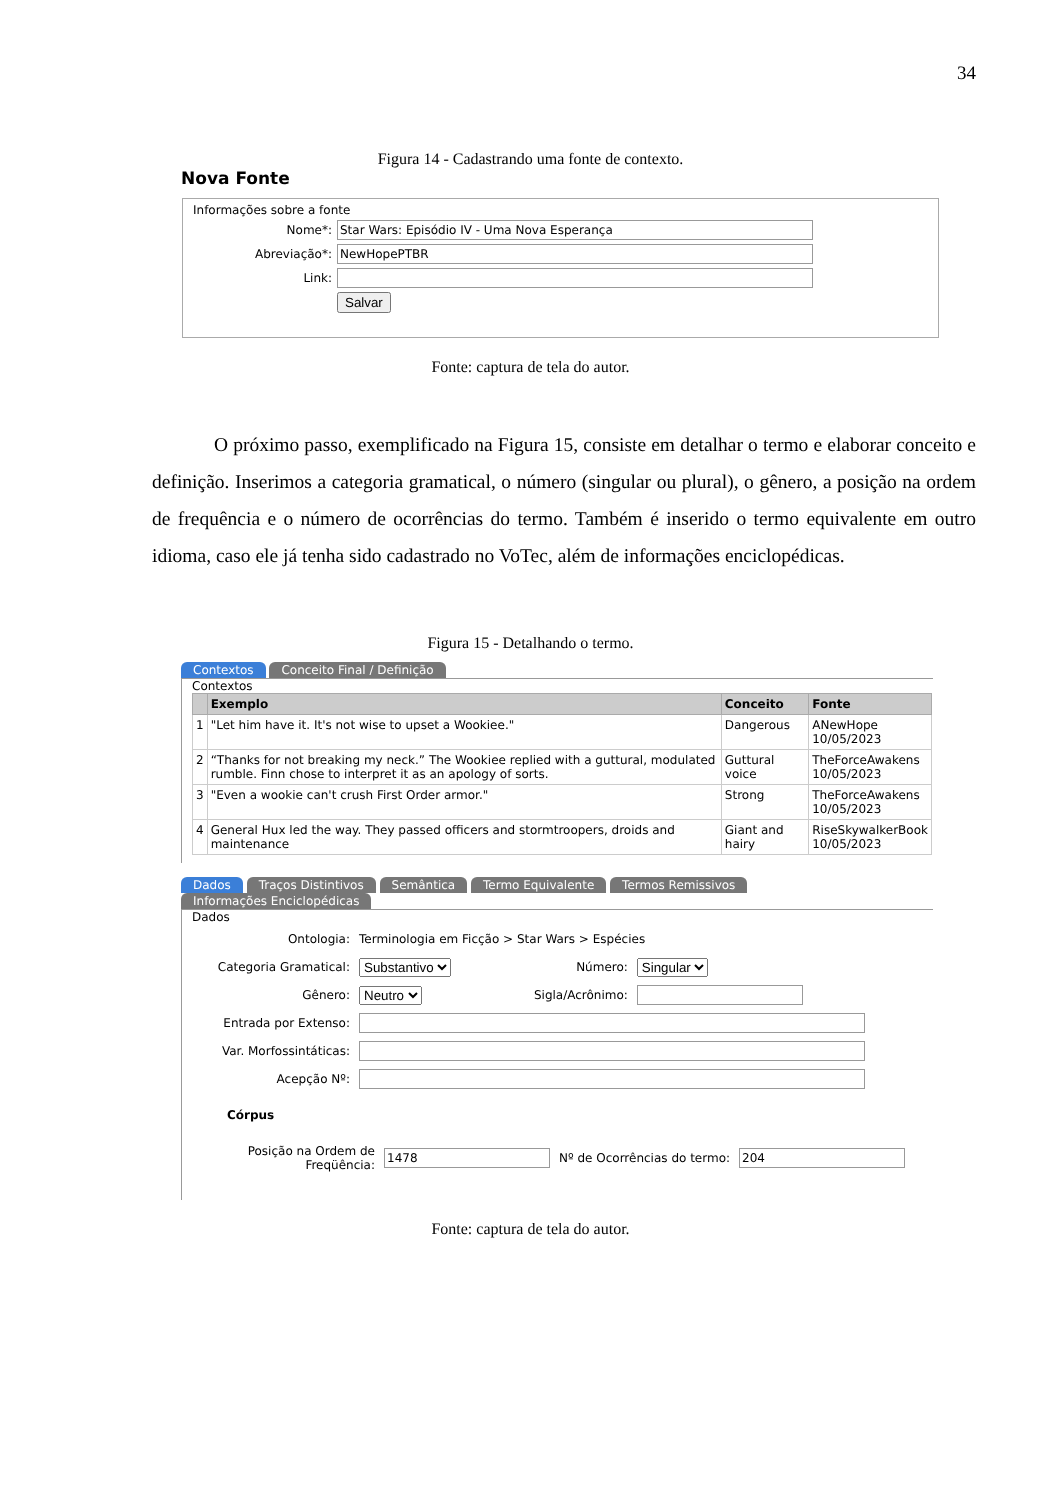34
Figura 14 - Cadastrando uma fonte de contexto.
Nova Fonte
Informações sobre a fonte
| Nome*: | |
| Abreviação*: | |
| Link: | |
| | Salvar |
Fonte: captura de tela do autor.
O próximo passo, exemplificado na Figura 15, consiste em detalhar o termo e elaborar conceito e definição. Inserimos a categoria gramatical, o número (singular ou plural), o gênero, a posição na ordem de frequência e o número de ocorrências do termo. Também é inserido o termo equivalente em outro idioma, caso ele já tenha sido cadastrado no VoTec, além de informações enciclopédicas.
Figura 15 - Detalhando o termo.
Contextos Conceito Final / Definição
Contextos
| | Exemplo | Conceito | Fonte |
| --- | --- | --- | --- |
| 1 | "Let him have it. It's not wise to upset a Wookiee." | Dangerous | ANewHope 10/05/2023 |
| 2 | “Thanks for not breaking my neck.” The Wookiee replied with a guttural, modulated rumble. Finn chose to interpret it as an apology of sorts. | Guttural voice | TheForceAwakens 10/05/2023 |
| 3 | "Even a wookie can't crush First Order armor." | Strong | TheForceAwakens 10/05/2023 |
| 4 | General Hux led the way. They passed officers and stormtroopers, droids and maintenance | Giant and hairy | RiseSkywalkerBook 10/05/2023 |
Dados Traços Distintivos Semântica Termo Equivalente Termos Remissivos Informações Enciclopédicas
Dados
| Ontologia: | Terminologia em Ficção > Star Wars > Espécies | | |
| Categoria Gramatical: | Substantivo | Número: | Singular |
| Gênero: | Neutro | Sigla/Acrônimo: | |
| Entrada por Extenso: | | | |
| Var. Morfossintáticas: | | | |
| Acepção Nº: | | | |
Córpus
| Posição na Ordem de Freqüência: | | Nº de Ocorrências do termo: | |
Fonte: captura de tela do autor.